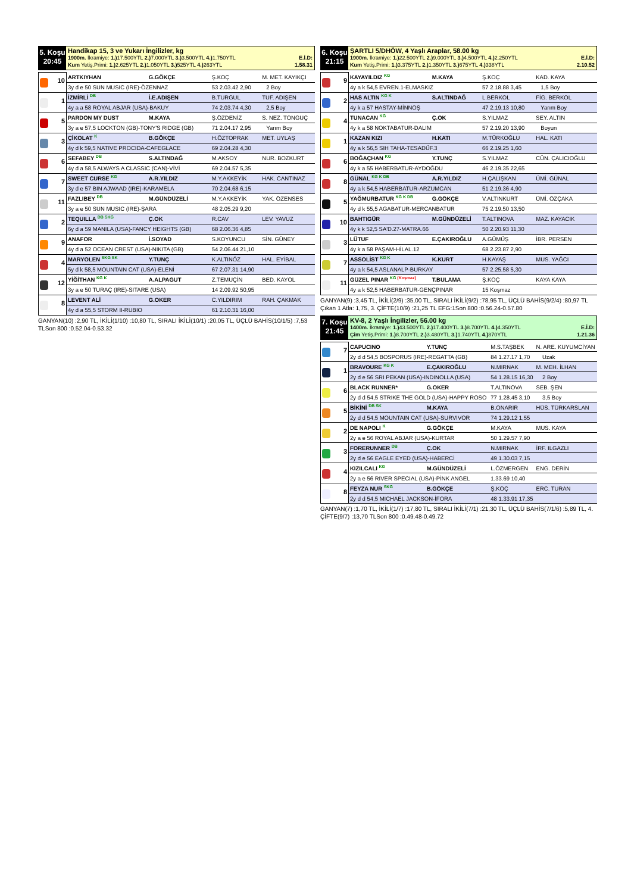5. Koşu
20:45
Handikap 15, 3 ve Yukarı İngilizler, kg
1900m. İkramiye: 1.) 17.500YTL 2.) 7.000YTL 3.) 3.500YTL 4.) 1.750YTL E.İ.D:
Kum Yetiş.Primi: 1.) 2.625YTL 2.) 1.050YTL 3.) 525YTL 4.) 263YTL 1.58.31
| 10 | ARTKIYHAN | G.GÖKÇE | Ş.KOÇ | M. MET. KAYIKÇI | |
| | 3y d e 50 SUN MUSIC (IRE)-ÖZENNAZ | | 53 2.03.42 2,90 | | 2 Boy |
| 1 | İZMİRLİ <sup>DB</sup> | İ.E.ADIŞEN | B.TURGUL | TUF. ADIŞEN | |
| | 4y a a 58 ROYAL ABJAR (USA)-BAKUY | | 74 2.03.74 4,30 | | 2,5 Boy |
| 5 | PARDON MY DUST | M.KAYA | Ş.ÖZDENİZ | S. NEZ. TONGUÇ | |
| | 3y a e 57,5 LOCKTON (GB)-TONY'S RIDGE (GB) | | 71 2.04.17 2,95 | | Yarım Boy |
| 3 | ÇİKOLAT <sup>K</sup> | B.GÖKÇE | H.ÖZTOPRAK | MET. UYLAŞ | |
| | 4y d k 59,5 NATIVE PROCIDA-CAFEGLACE | | 69 2.04.28 4,30 | | |
| 6 | SEFABEY <sup>DB</sup> | S.ALTINDAĞ | M.AKSOY | NUR. BOZKURT | |
| | 4y d a 58,5 ALWAYS A CLASSIC (CAN)-VİVİ | | 69 2.04.57 5,35 | | |
| 7 | SWEET CURSE <sup>KG</sup> | A.R.YILDIZ | M.Y.AKKEYİK | HAK. CANTINAZ | |
| | 3y d e 57 BIN AJWAAD (IRE)-KARAMELA | | 70 2.04.68 6,15 | | |
| 11 | FAZLIBEY <sup>DB</sup> | M.GÜNDÜZELİ | M.Y.AKKEYİK | YAK. ÖZENSES | |
| | 3y a e 50 SUN MUSIC (IRE)-ŞARA | | 48 2.05.29 9,20 | | |
| 2 | TEQUILLA <sup>DB SKG</sup> | Ç.OK | R.CAV | LEV. YAVUZ | |
| | 6y d a 59 MANILA (USA)-FANCY HEIGHTS (GB) | | 68 2.06.36 4,85 | | |
| 9 | ANAFOR | İ.SOYAD | S.KOYUNCU | SİN. GÜNEY | |
| | 4y d a 52 OCEAN CREST (USA)-NIKITA (GB) | | 54 2.06.44 21,10 | | |
| 4 | MARYOLEN <sup>SKG SK</sup> | Y.TUNÇ | K.ALTINÖZ | HAL. EYİBAL | |
| | 5y d k 58,5 MOUNTAIN CAT (USA)-ELENİ | | 67 2.07.31 14,90 | | |
| 12 | YİĞİTHAN <sup>KG K</sup> | A.ALPAGUT | Z.TEMUÇİN | BED. KAYOL | |
| | 3y a e 50 TURAÇ (IRE)-SITARE (USA) | | 14 2.09.92 50,95 | | |
| 8 | LEVENT ALİ | G.OKER | C.YILDIRIM | RAH. ÇAKMAK | |
| | 4y d a 55,5 STORM II-RUBIO | | 61 2.10.31 16,00 | | |
GANYAN(10) :2,90 TL, İKİLİ(1/10) :10,80 TL, SIRALI İKİLİ(10/1) :20,05 TL, ÜÇLÜ BAHİS(10/1/5) :7,53 TLSon 800 :0.52.04-0.53.32
6. Koşu
21:15
ŞARTLI 5/DHÖW, 4 Yaşlı Araplar, 58.00 kg
1900m. İkramiye: 1.) 22.500YTL 2.) 9.000YTL 3.) 4.500YTL 4.) 2.250YTL E.İ.D:
Kum Yetiş.Primi: 1.) 3.375YTL 2.) 1.350YTL 3.) 675YTL 4.) 338YTL 2.10.52
| 9 | KAYAYILDIZ <sup>KG</sup> | M.KAYA | Ş.KOÇ | KAD. KAYA | |
| | 4y a k 54,5 EVREN.1-ELMASKIZ | | 57 2.18.88 3,45 | | 1,5 Boy |
| 2 | HAS ALTIN <sup>KG K</sup> | S.ALTINDAĞ | L.BERKOL | FİG. BERKOL | |
| | 4y k a 57 HASTAY-MİNNOŞ | | 47 2.19.13 10,80 | | Yarım Boy |
| 4 | TUNACAN <sup>KG</sup> | Ç.OK | S.YILMAZ | SEY. ALTIN | |
| | 4y k a 58 NOKTABATUR-DALIM | | 57 2.19.20 13,90 | | Boyun |
| 1 | KAZAN KIZI | H.KATI | M.TÜRKOĞLU | HAL. KATI | |
| | 4y a k 56,5 SIH TAHA-TESADÜF.3 | | 66 2.19.25 1,60 | | |
| 6 | BOĞAÇHAN <sup>KG</sup> | Y.TUNÇ | S.YILMAZ | CÜN. ÇALICIOĞLU | |
| | 4y k a 55 HABERBATUR-AYDOĞDU | | 46 2.19.35 22,65 | | |
| 8 | GÜNAL <sup>KG K DB</sup> | A.R.YILDIZ | H.ÇALIŞKAN | ÜMİ. GÜNAL | |
| | 4y a k 54,5 HABERBATUR-ARZUMCAN | | 51 2.19.36 4,90 | | |
| 5 | YAĞMURBATUR <sup>KG K DB</sup> | G.GÖKÇE | V.ALTINKURT | ÜMİ. ÖZÇAKA | |
| | 4y d k 55,5 AGABATUR-MERCANBATUR | | 75 2.19.50 13,50 | | |
| 10 | BAHTIGÜR | M.GÜNDÜZELİ | T.ALTINOVA | MAZ. KAYACIK | |
| | 4y k k 52,5 SA'D.27-MATRA.66 | | 50 2.20.93 11,30 | | |
| 3 | LÜTUF | E.ÇAKIROĞLU | A.GÜMÜŞ | İBR. PERSEN | |
| | 4y k a 58 PAŞAM-HİLAL.12 | | 68 2.23.87 2,90 | | |
| 7 | ASSOLİST <sup>KG K</sup> | K.KURT | H.KAYAŞ | MUS. YAĞCI | |
| | 4y a k 54,5 ASLANALP-BURKAY | | 57 2.25.58 5,30 | | |
| 11 | GÜZEL PINAR <sup>KG (Koşmaz)</sup> | T.BULAMA | Ş.KOÇ | KAYA KAYA | |
| | 4y a k 52,5 HABERBATUR-GENÇPINAR | | 15 Koşmaz | | |
GANYAN(9) :3,45 TL, İKİLİ(2/9) :35,00 TL, SIRALI İKİLİ(9/2) :78,95 TL, ÜÇLÜ BAHİS(9/2/4) :80,97 TL Çıkan 1 Atla: 1,75, 3. ÇİFTE(10/9) :21,25 TL EFG:1Son 800 :0.56.24-0.57.80
7. Koşu
21:45
KV-8, 2 Yaşlı İngilizler, 56.00 kg
1400m. İkramiye: 1.) 43.500YTL 2.) 17.400YTL 3.) 8.700YTL 4.) 4.350YTL E.İ.D:
Çim Yetiş.Primi: 1.) 8.700YTL 2.) 3.480YTL 3.) 1.740YTL 4.) 870YTL 1.21.36
| 7 | CAPUCINO | Y.TUNÇ | M.S.TAŞBEK | N. ARE. KUYUMCİYAN | |
| | 2y d d 54,5 BOSPORUS (IRE)-REGATTA (GB) | | 84 1.27.17 1,70 | | Uzak |
| 1 | BRAVOURE <sup>KG K</sup> | E.ÇAKIROĞLU | N.MIRNAK | M. MEH. İLHAN | |
| | 2y d e 56 SRI PEKAN (USA)-INDINOLLA (USA) | | 54 1.28.15 16,30 | | 2 Boy |
| 6 | BLACK RUNNER* | G.OKER | T.ALTINOVA | SEB. ŞEN | |
| | 2y d d 54,5 STRIKE THE GOLD (USA)-HAPPY ROSO | | 77 1.28.45 3,10 | | 3,5 Boy |
| 5 | BİKİNİ <sup>DB SK</sup> | M.KAYA | B.ONARIR | HÜS. TÜRKARSLAN | |
| | 2y d d 54,5 MOUNTAIN CAT (USA)-SURVIVOR | | 74 1.29.12 1,55 | | |
| 2 | DE NAPOLI <sup>K</sup> | G.GÖKÇE | M.KAYA | MUS. KAYA | |
| | 2y a e 56 ROYAL ABJAR (USA)-KURTAR | | 50 1.29.57 7,90 | | |
| 3 | FORERUNNER <sup>DB</sup> | Ç.OK | N.MIRNAK | İRF. ILGAZLI | |
| | 2y d e 56 EAGLE EYED (USA)-HABERCİ | | 49 1.30.03 7,15 | | |
| 4 | KIZILCALI <sup>KG</sup> | M.GÜNDÜZELİ | L.ÖZMERGEN | ENG. DERİN | |
| | 2y a e 56 RIVER SPECIAL (USA)-PİNK ANGEL | | 1.33.69 10,40 | | |
| 8 | FEYZA NUR <sup>SKG</sup> | B.GÖKÇE | Ş.KOÇ | ERC. TURAN | |
| | 2y d d 54,5 MICHAEL JACKSON-İFORA | | 48 1.33.91 17,35 | | |
GANYAN(7) :1,70 TL, İKİLİ(1/7) :17,80 TL, SIRALI İKİLİ(7/1) :21,30 TL, ÜÇLÜ BAHİS(7/1/6) :5,89 TL, 4. ÇİFTE(9/7) :13,70 TLSon 800 :0.49.48-0.49.72